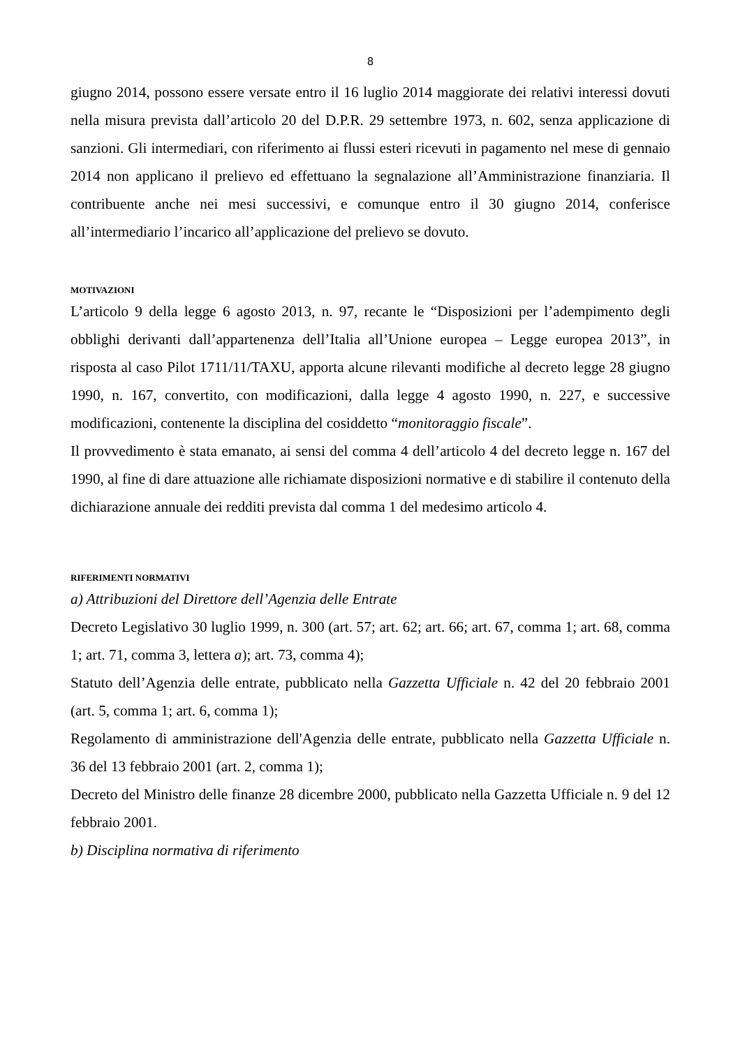8
giugno 2014, possono essere versate entro il 16 luglio 2014 maggiorate dei relativi interessi dovuti nella misura prevista dall’articolo 20 del D.P.R. 29 settembre 1973, n. 602, senza applicazione di sanzioni. Gli intermediari, con riferimento ai flussi esteri ricevuti in pagamento nel mese di gennaio 2014 non applicano il prelievo ed effettuano la segnalazione all’Amministrazione finanziaria. Il contribuente anche nei mesi successivi, e comunque entro il 30 giugno 2014, conferisce all’intermediario l’incarico all’applicazione del prelievo se dovuto.
MOTIVAZIONI
L’articolo 9 della legge 6 agosto 2013, n. 97, recante le “Disposizioni per l’adempimento degli obblighi derivanti dall’appartenenza dell’Italia all’Unione europea – Legge europea 2013”, in risposta al caso Pilot 1711/11/TAXU, apporta alcune rilevanti modifiche al decreto legge 28 giugno 1990, n. 167, convertito, con modificazioni, dalla legge 4 agosto 1990, n. 227, e successive modificazioni, contenente la disciplina del cosiddetto “monitoraggio fiscale”.
Il provvedimento è stata emanato, ai sensi del comma 4 dell’articolo 4 del decreto legge n. 167 del 1990, al fine di dare attuazione alle richiamate disposizioni normative e di stabilire il contenuto della dichiarazione annuale dei redditi prevista dal comma 1 del medesimo articolo 4.
RIFERIMENTI NORMATIVI
a) Attribuzioni del Direttore dell’Agenzia delle Entrate
Decreto Legislativo 30 luglio 1999, n. 300 (art. 57; art. 62; art. 66; art. 67, comma 1; art. 68, comma 1; art. 71, comma 3, lettera a); art. 73, comma 4);
Statuto dell’Agenzia delle entrate, pubblicato nella Gazzetta Ufficiale n. 42 del 20 febbraio 2001 (art. 5, comma 1; art. 6, comma 1);
Regolamento di amministrazione dell'Agenzia delle entrate, pubblicato nella Gazzetta Ufficiale n. 36 del 13 febbraio 2001 (art. 2, comma 1);
Decreto del Ministro delle finanze 28 dicembre 2000, pubblicato nella Gazzetta Ufficiale n. 9 del 12 febbraio 2001.
b) Disciplina normativa di riferimento